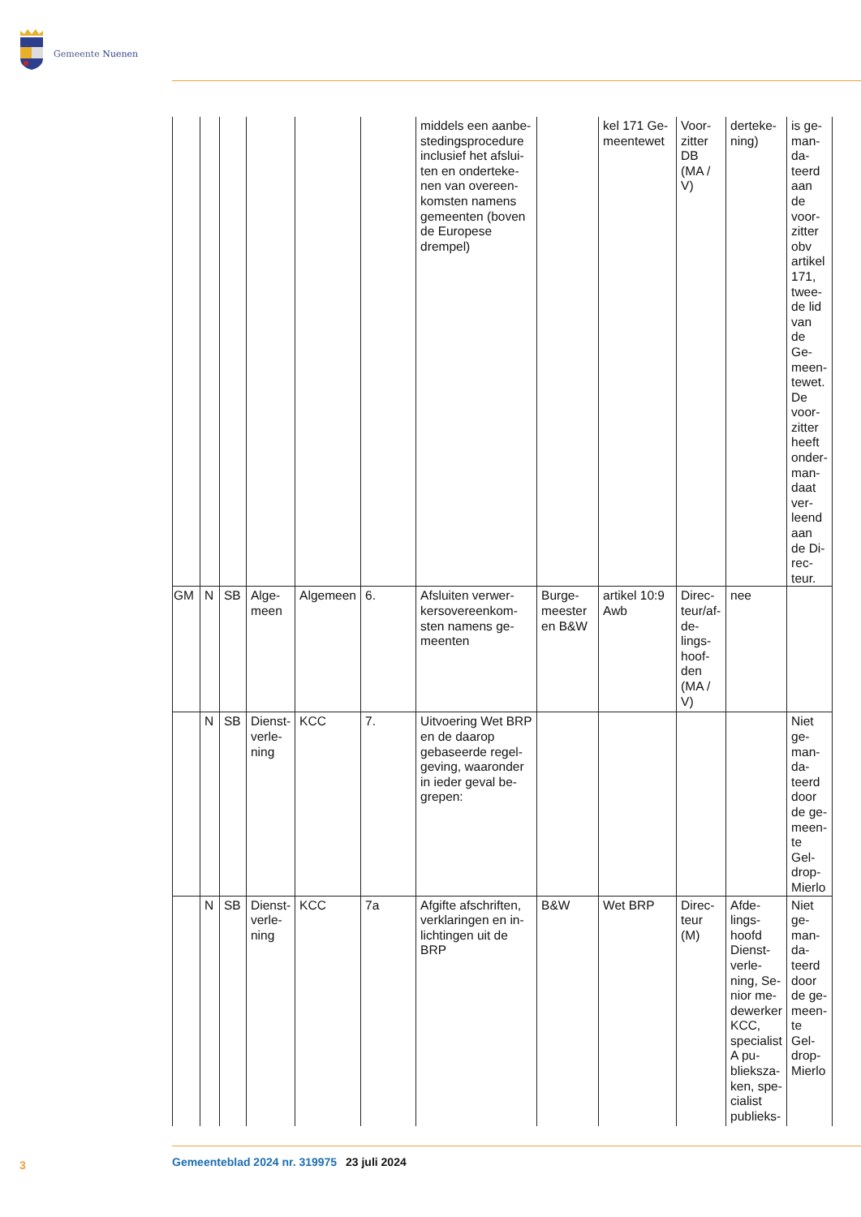Gemeente Nuenen
| | | | | | | middels een aanbe­stedingsprocedure inclusief het afslui­ten en onderteke­nen van overeen­komsten namens gemeenten (boven de Europese drempel) | | kel 171 Ge­meentewet | Voor­zitter DB (MA / V) | derteke­ning) | is ge­man­da­teerd aan de voor­zitter obv ar­tikel 171, twee­de lid van de Ge­meen­tewet. De voor­zitter heeft onder­man­daat ver­leend aan de Di­rec­teur. |
| GM | N | SB | Alge­meen | Alge­meen | 6. | Afsluiten verwer­kersovereenkom­sten namens ge­meenten | Burge­meester en B&W | artikel 10:9 Awb | Direc­teur/af­de­lings­hoof­den (MA / V) | nee | |
| | N | SB | Dienst­verle­ning | KCC | 7. | Uitvoering Wet BRP en de daarop gebaseerde regel­geving, waaronder in ieder geval be­grepen: | | | | | Niet ge­man­da­teerd door de ge­meen­te Gel­drop-Mierlo |
| | N | SB | Dienst­verle­ning | KCC | 7a | Afgifte afschriften, verklaringen en in­lichtingen uit de BRP | B&W | Wet BRP | Direc­teur (M) | Afde­lings­hoofd Dienst­verle­ning, Se­nior me­dewer­ker KCC, specia­list A pu­blieksza­ken, spe­cialist publieks- | Niet ge­man­da­teerd door de ge­meen­te Gel­drop-Mierlo |
3 Gemeenteblad 2024 nr. 319975 23 juli 2024